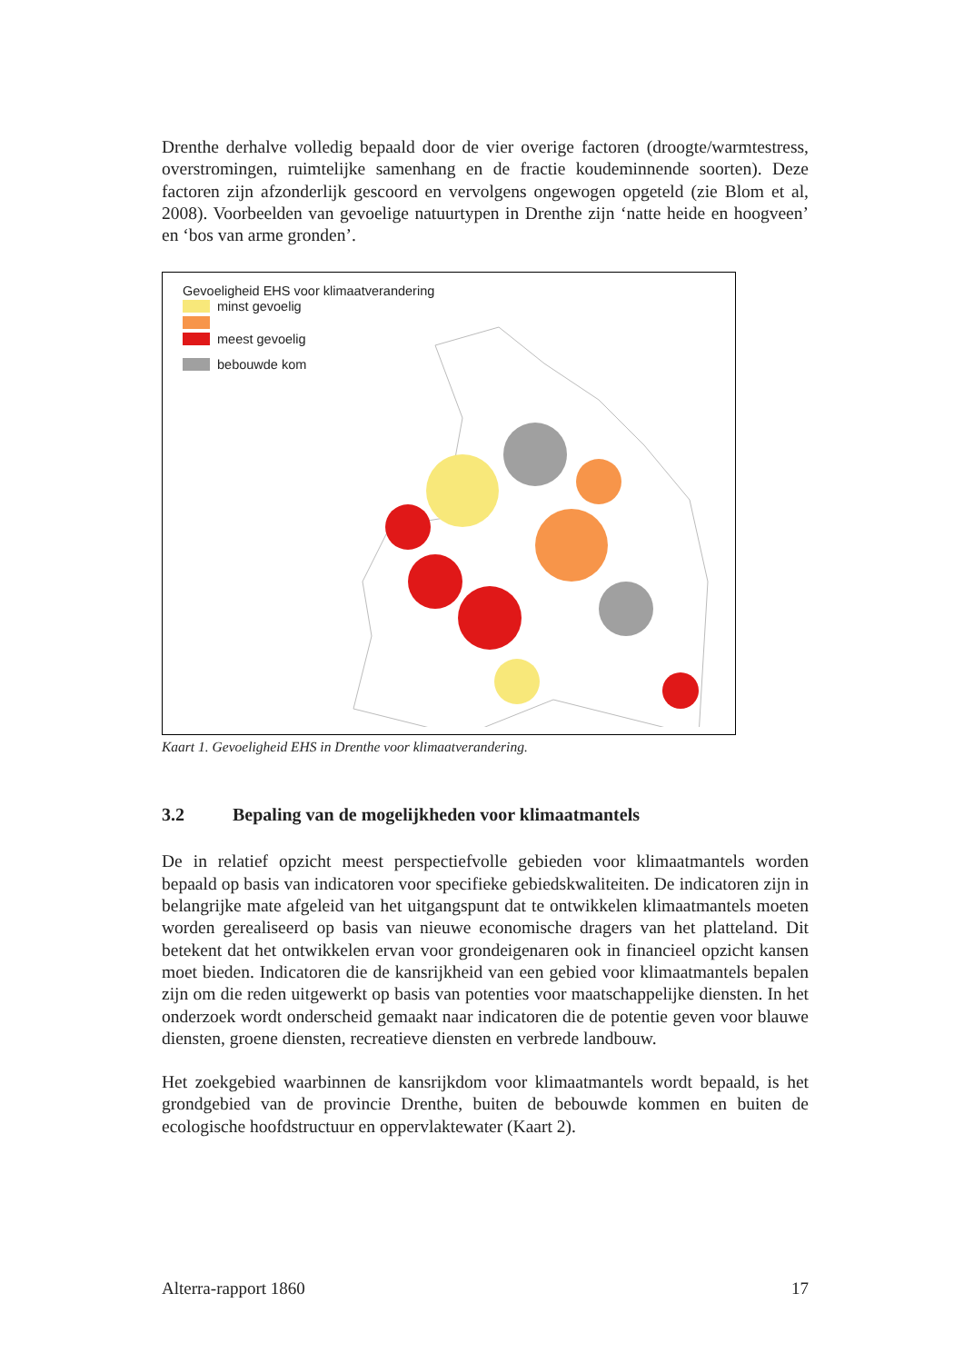Drenthe derhalve volledig bepaald door de vier overige factoren (droogte/warmtestress, overstromingen, ruimtelijke samenhang en de fractie koudeminnende soorten). Deze factoren zijn afzonderlijk gescoord en vervolgens ongewogen opgeteld (zie Blom et al, 2008). Voorbeelden van gevoelige natuurtypen in Drenthe zijn ‘natte heide en hoogveen’ en ‘bos van arme gronden’.
Gevoeligheid EHS voor klimaatverandering
minst gevoelig
meest gevoelig
bebouwde kom
Kaart 1. Gevoeligheid EHS in Drenthe voor klimaatverandering.
3.2 Bepaling van de mogelijkheden voor klimaatmantels
De in relatief opzicht meest perspectiefvolle gebieden voor klimaatmantels worden bepaald op basis van indicatoren voor specifieke gebiedskwaliteiten. De indicatoren zijn in belangrijke mate afgeleid van het uitgangspunt dat te ontwikkelen klimaatmantels moeten worden gerealiseerd op basis van nieuwe economische dragers van het platteland. Dit betekent dat het ontwikkelen ervan voor grondeigenaren ook in financieel opzicht kansen moet bieden. Indicatoren die de kansrijkheid van een gebied voor klimaatmantels bepalen zijn om die reden uitgewerkt op basis van potenties voor maatschappelijke diensten. In het onderzoek wordt onderscheid gemaakt naar indicatoren die de potentie geven voor blauwe diensten, groene diensten, recreatieve diensten en verbrede landbouw.
Het zoekgebied waarbinnen de kansrijkdom voor klimaatmantels wordt bepaald, is het grondgebied van de provincie Drenthe, buiten de bebouwde kommen en buiten de ecologische hoofdstructuur en oppervlaktewater (Kaart 2).
Alterra-rapport 1860 17